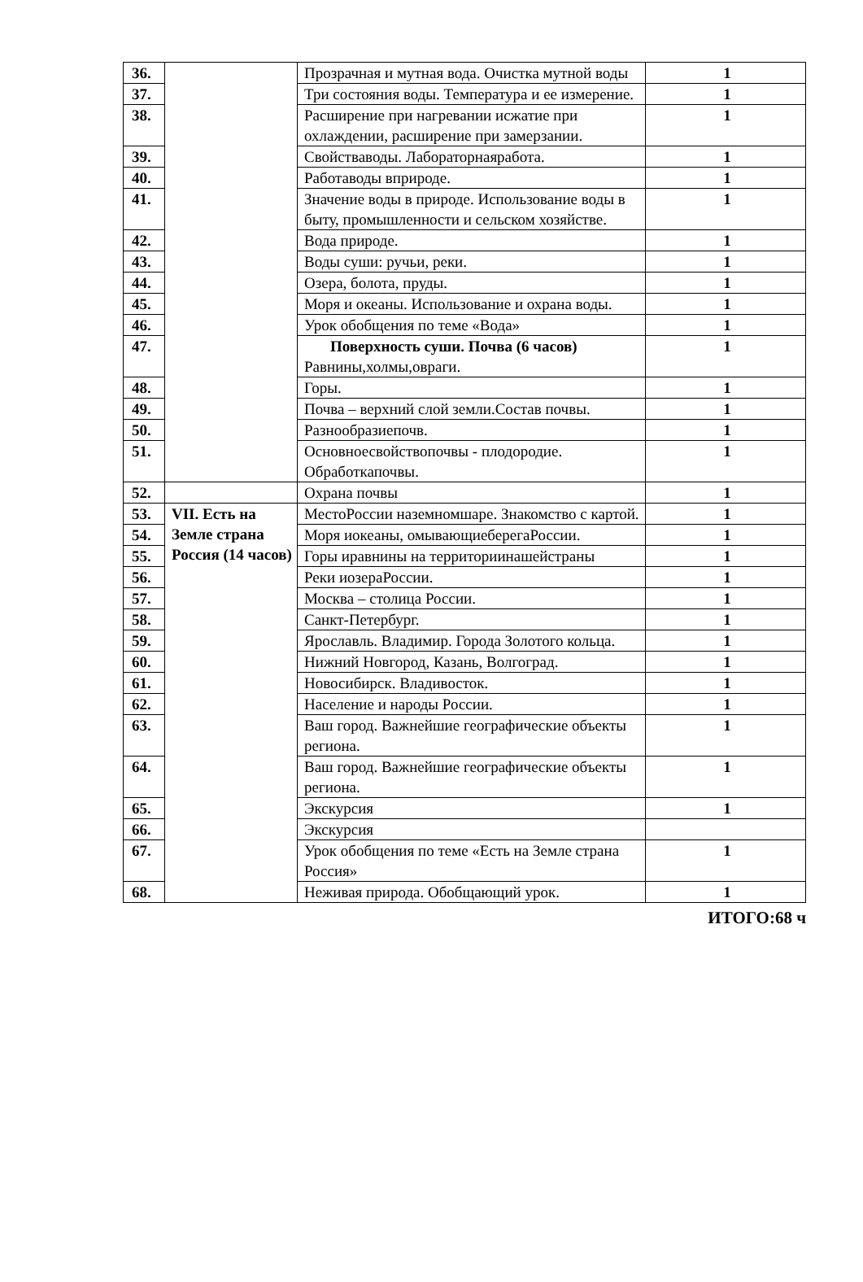| 36. | | Прозрачная и мутная вода. Очистка мутной воды | 1 |
| 37. | | Три состояния воды. Температура и ее измерение. | 1 |
| 38. | | Расширение при нагревании исжатие при охлаждении, расширение при замерзании. | 1 |
| 39. | | Свойстваводы. Лабораторнаяработа. | 1 |
| 40. | | Работаводы вприроде. | 1 |
| 41. | | Значение воды в природе. Использование воды в быту, промышленности и сельском хозяйстве. | 1 |
| 42. | | Вода природе. | 1 |
| 43. | | Воды суши: ручьи, реки. | 1 |
| 44. | | Озера, болота, пруды. | 1 |
| 45. | | Моря и океаны. Использование и охрана воды. | 1 |
| 46. | | Урок обобщения по теме «Вода» | 1 |
| 47. | | Поверхность суши. Почва (6 часов) Равнины,холмы,овраги. | 1 |
| 48. | | Горы. | 1 |
| 49. | | Почва – верхний слой земли.Состав почвы. | 1 |
| 50. | | Разнообразиепочв. | 1 |
| 51. | | Основноесвойствопочвы - плодородие. Обработкапочвы. | 1 |
| 52. | | Охрана почвы | 1 |
| 53. | VII. Есть на Земле страна Россия (14 часов) | МестоРоссии наземномшаре. Знакомство с картой. | 1 |
| 54. | | Моря иокеаны, омывающиеберегаРоссии. | 1 |
| 55. | | Горы иравнины на территориинашейстраны | 1 |
| 56. | | Реки иозераРоссии. | 1 |
| 57. | | Москва – столица России. | 1 |
| 58. | | Санкт-Петербург. | 1 |
| 59. | | Ярославль. Владимир. Города Золотого кольца. | 1 |
| 60. | | Нижний Новгород, Казань, Волгоград. | 1 |
| 61. | | Новосибирск. Владивосток. | 1 |
| 62. | | Население и народы России. | 1 |
| 63. | | Ваш город. Важнейшие географические объекты региона. | 1 |
| 64. | | Ваш город. Важнейшие географические объекты региона. | 1 |
| 65. | | Экскурсия | 1 |
| 66. | | Экскурсия | |
| 67. | | Урок обобщения по теме «Есть на Земле страна Россия» | 1 |
| 68. | | Неживая природа. Обобщающий урок. | 1 |
ИТОГО:68 ч